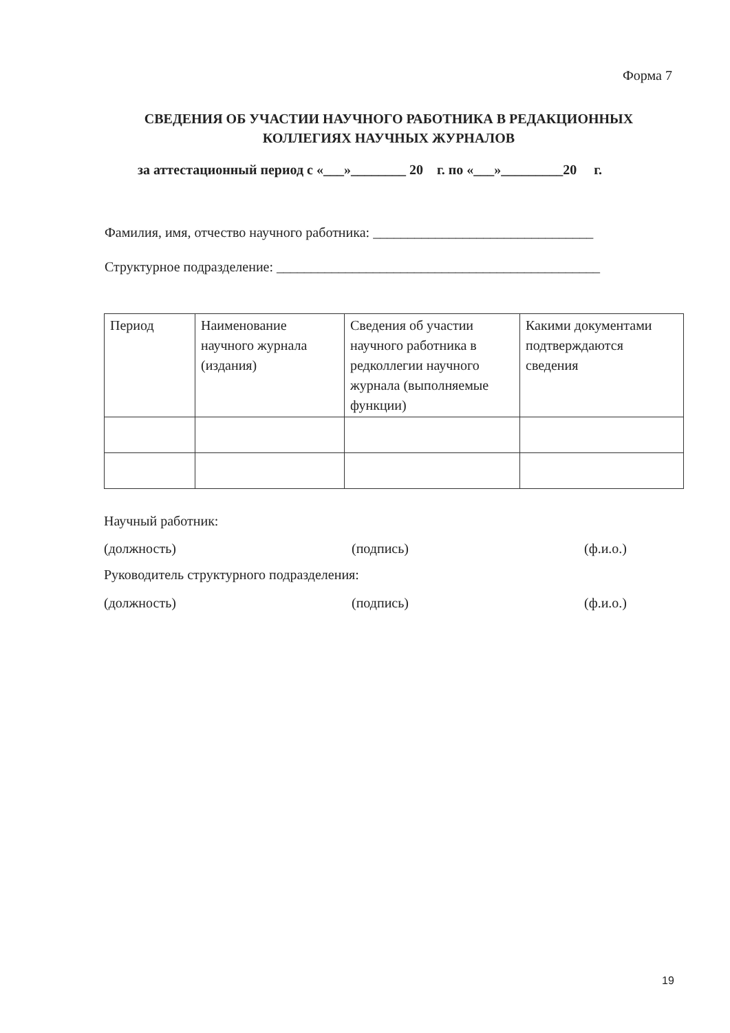Форма 7
СВЕДЕНИЯ ОБ УЧАСТИИ НАУЧНОГО РАБОТНИКА В РЕДАКЦИОННЫХ КОЛЛЕГИЯХ НАУЧНЫХ ЖУРНАЛОВ
за аттестационный период с «___»________ 20 г. по «___»_________20 г.
Фамилия, имя, отчество научного работника: ________________________________
Структурное подразделение: _______________________________________________
| Период | Наименование научного журнала (издания) | Сведения об участии научного работника в редколлегии научного журнала (выполняемые функции) | Какими документами подтверждаются сведения |
Научный работник:
(должность) (подпись) (ф.и.о.)
Руководитель структурного подразделения:
(должность) (подпись) (ф.и.о.)
19